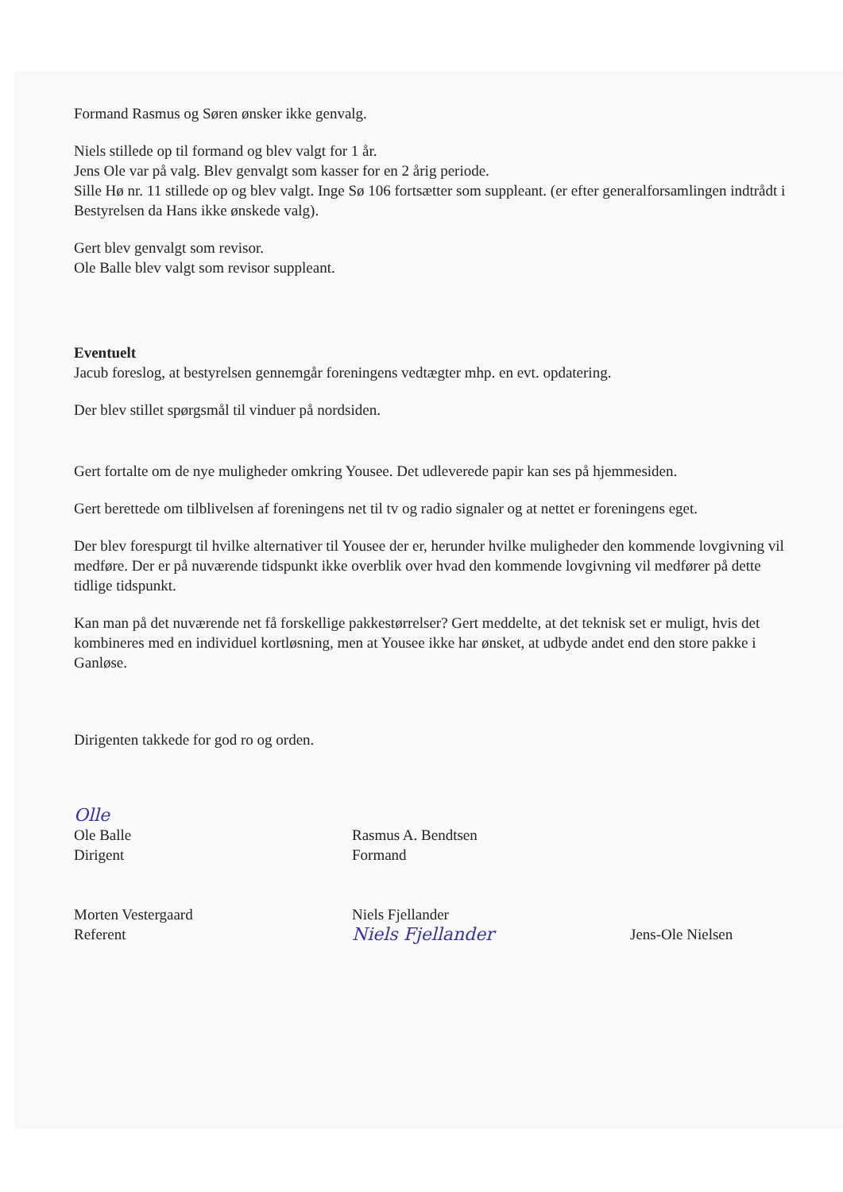Formand Rasmus og Søren ønsker ikke genvalg.
Niels stillede op til formand og blev valgt for 1 år.
Jens Ole var på valg. Blev genvalgt som kasser for en 2 årig periode.
Sille Hø nr. 11 stillede op og blev valgt. Inge Sø 106 fortsætter som suppleant. (er efter generalforsamlingen indtrådt i Bestyrelsen da Hans ikke ønskede valg).
Gert blev genvalgt som revisor.
Ole Balle blev valgt som revisor suppleant.
Eventuelt
Jacub foreslog, at bestyrelsen gennemgår foreningens vedtægter mhp. en evt. opdatering.
Der blev stillet spørgsmål til vinduer på nordsiden.
Gert fortalte om de nye muligheder omkring Yousee. Det udleverede papir kan ses på hjemmesiden.
Gert berettede om tilblivelsen af foreningens net til tv og radio signaler og at nettet er foreningens eget.
Der blev forespurgt til hvilke alternativer til Yousee der er, herunder hvilke muligheder den kommende lovgivning vil medføre. Der er på nuværende tidspunkt ikke overblik over hvad den kommende lovgivning vil medfører på dette tidlige tidspunkt.
Kan man på det nuværende net få forskellige pakkestørrelser? Gert meddelte, at det teknisk set er muligt, hvis det kombineres med en individuel kortløsning, men at Yousee ikke har ønsket, at udbyde andet end den store pakke i Ganløse.
Dirigenten takkede for god ro og orden.
Olle
Ole Balle
Dirigent
Morten Vestergaard
Referent
Rasmus A. Bendtsen
Formand
Niels Fjellander
Niels Fjellander
Jens-Ole Nielsen